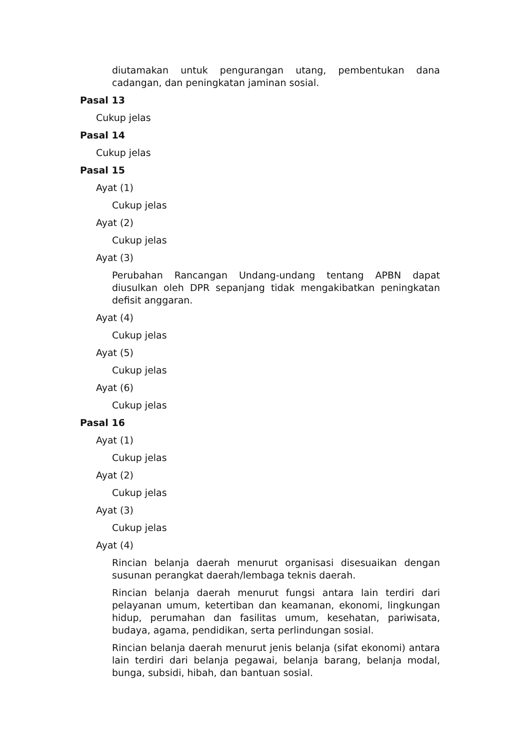diutamakan untuk pengurangan utang, pembentukan dana cadangan, dan peningkatan jaminan sosial.
Pasal 13
Cukup jelas
Pasal 14
Cukup jelas
Pasal 15
Ayat (1)
Cukup jelas
Ayat (2)
Cukup jelas
Ayat (3)
Perubahan Rancangan Undang-undang tentang APBN dapat diusulkan oleh DPR sepanjang tidak mengakibatkan peningkatan defisit anggaran.
Ayat (4)
Cukup jelas
Ayat (5)
Cukup jelas
Ayat (6)
Cukup jelas
Pasal 16
Ayat (1)
Cukup jelas
Ayat (2)
Cukup jelas
Ayat (3)
Cukup jelas
Ayat (4)
Rincian belanja daerah menurut organisasi disesuaikan dengan susunan perangkat daerah/lembaga teknis daerah.
Rincian belanja daerah menurut fungsi antara lain terdiri dari pelayanan umum, ketertiban dan keamanan, ekonomi, lingkungan hidup, perumahan dan fasilitas umum, kesehatan, pariwisata, budaya, agama, pendidikan, serta perlindungan sosial.
Rincian belanja daerah menurut jenis belanja (sifat ekonomi) antara lain terdiri dari belanja pegawai, belanja barang, belanja modal, bunga, subsidi, hibah, dan bantuan sosial.